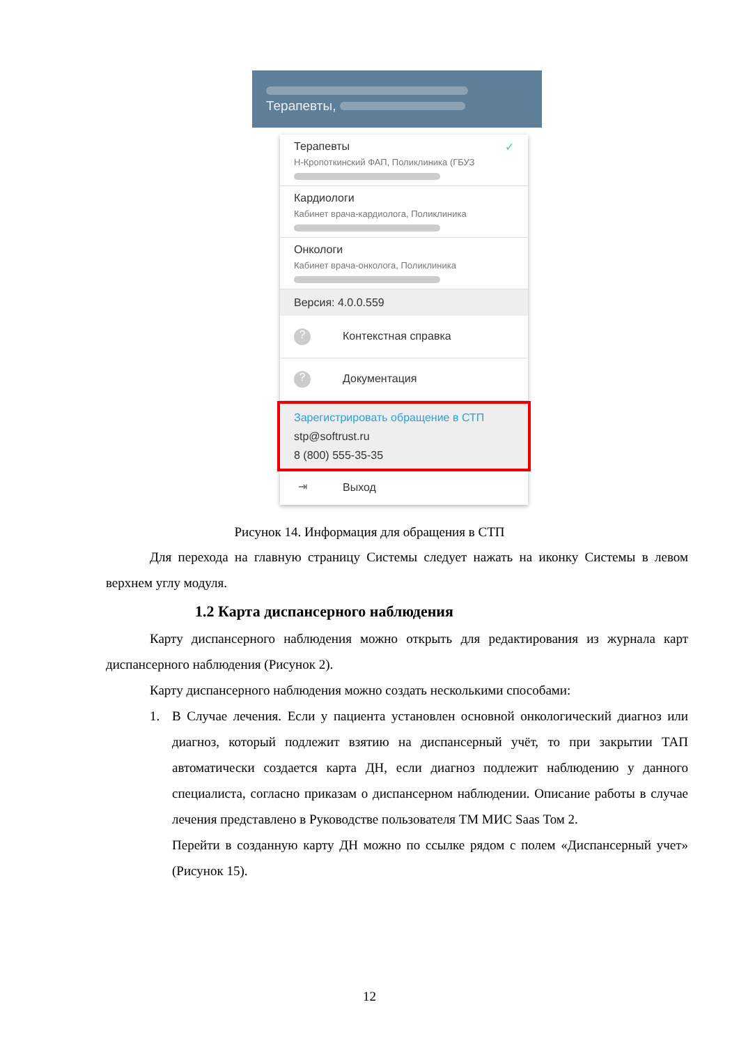Терапевты,
Терапевты ✓
Н-Кропоткинский ФАП, Поликлиника (ГБУЗ
Кардиологи
Кабинет врача-кардиолога, Поликлиника
Онкологи
Кабинет врача-онколога, Поликлиника
Версия: 4.0.0.559
? Контекстная справка
? Документация
Зарегистрировать обращение в СТП
stp@softrust.ru
8 (800) 555-35-35
⇥ Выход
Рисунок 14. Информация для обращения в СТП
Для перехода на главную страницу Системы следует нажать на иконку Системы в левом верхнем углу модуля.
1.2 Карта диспансерного наблюдения
Карту диспансерного наблюдения можно открыть для редактирования из журнала карт диспансерного наблюдения (Рисунок 2).
Карту диспансерного наблюдения можно создать несколькими способами:
1. В Случае лечения. Если у пациента установлен основной онкологический диагноз или диагноз, который подлежит взятию на диспансерный учёт, то при закрытии ТАП автоматически создается карта ДН, если диагноз подлежит наблюдению у данного специалиста, согласно приказам о диспансерном наблюдении. Описание работы в случае лечения представлено в Руководстве пользователя ТМ МИС Saas Том 2.
Перейти в созданную карту ДН можно по ссылке рядом с полем «Диспансерный учет» (Рисунок 15).
12